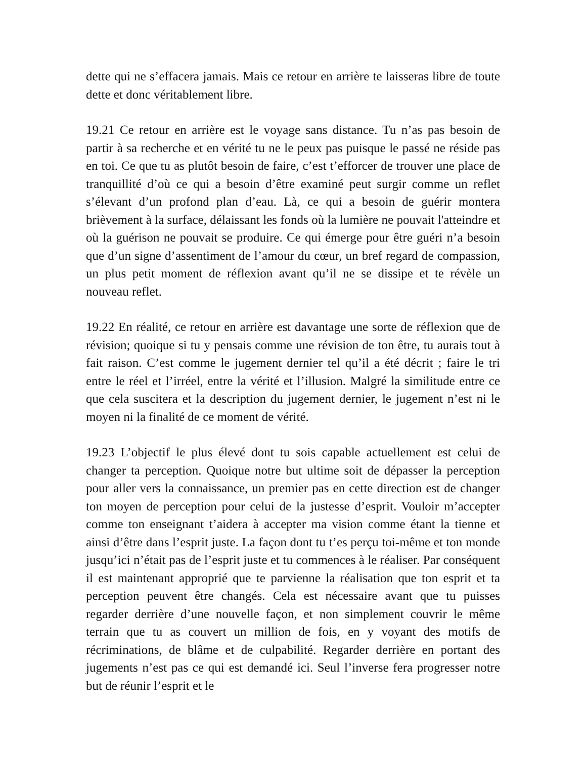dette qui ne s’effacera jamais. Mais ce retour en arrière te laisseras libre de toute dette et donc véritablement libre.
19.21 Ce retour en arrière est le voyage sans distance. Tu n’as pas besoin de partir à sa recherche et en vérité tu ne le peux pas puisque le passé ne réside pas en toi. Ce que tu as plutôt besoin de faire, c’est t’efforcer de trouver une place de tranquillité d’où ce qui a besoin d’être examiné peut surgir comme un reflet s’élevant d’un profond plan d’eau. Là, ce qui a besoin de guérir montera brièvement à la surface, délaissant les fonds où la lumière ne pouvait l'atteindre et où la guérison ne pouvait se produire. Ce qui émerge pour être guéri n’a besoin que d’un signe d’assentiment de l’amour du cœur, un bref regard de compassion, un plus petit moment de réflexion avant qu’il ne se dissipe et te révèle un nouveau reflet.
19.22 En réalité, ce retour en arrière est davantage une sorte de réflexion que de révision; quoique si tu y pensais comme une révision de ton être, tu aurais tout à fait raison. C’est comme le jugement dernier tel qu’il a été décrit ; faire le tri entre le réel et l’irréel, entre la vérité et l’illusion. Malgré la similitude entre ce que cela suscitera et la description du jugement dernier, le jugement n’est ni le moyen ni la finalité de ce moment de vérité.
19.23 L’objectif le plus élevé dont tu sois capable actuellement est celui de changer ta perception. Quoique notre but ultime soit de dépasser la perception pour aller vers la connaissance, un premier pas en cette direction est de changer ton moyen de perception pour celui de la justesse d’esprit. Vouloir m’accepter comme ton enseignant t’aidera à accepter ma vision comme étant la tienne et ainsi d’être dans l’esprit juste. La façon dont tu t’es perçu toi-même et ton monde jusqu’ici n’était pas de l’esprit juste et tu commences à le réaliser. Par conséquent il est maintenant approprié que te parvienne la réalisation que ton esprit et ta perception peuvent être changés. Cela est nécessaire avant que tu puisses regarder derrière d’une nouvelle façon, et non simplement couvrir le même terrain que tu as couvert un million de fois, en y voyant des motifs de récriminations, de blâme et de culpabilité. Regarder derrière en portant des jugements n’est pas ce qui est demandé ici. Seul l’inverse fera progresser notre but de réunir l’esprit et le